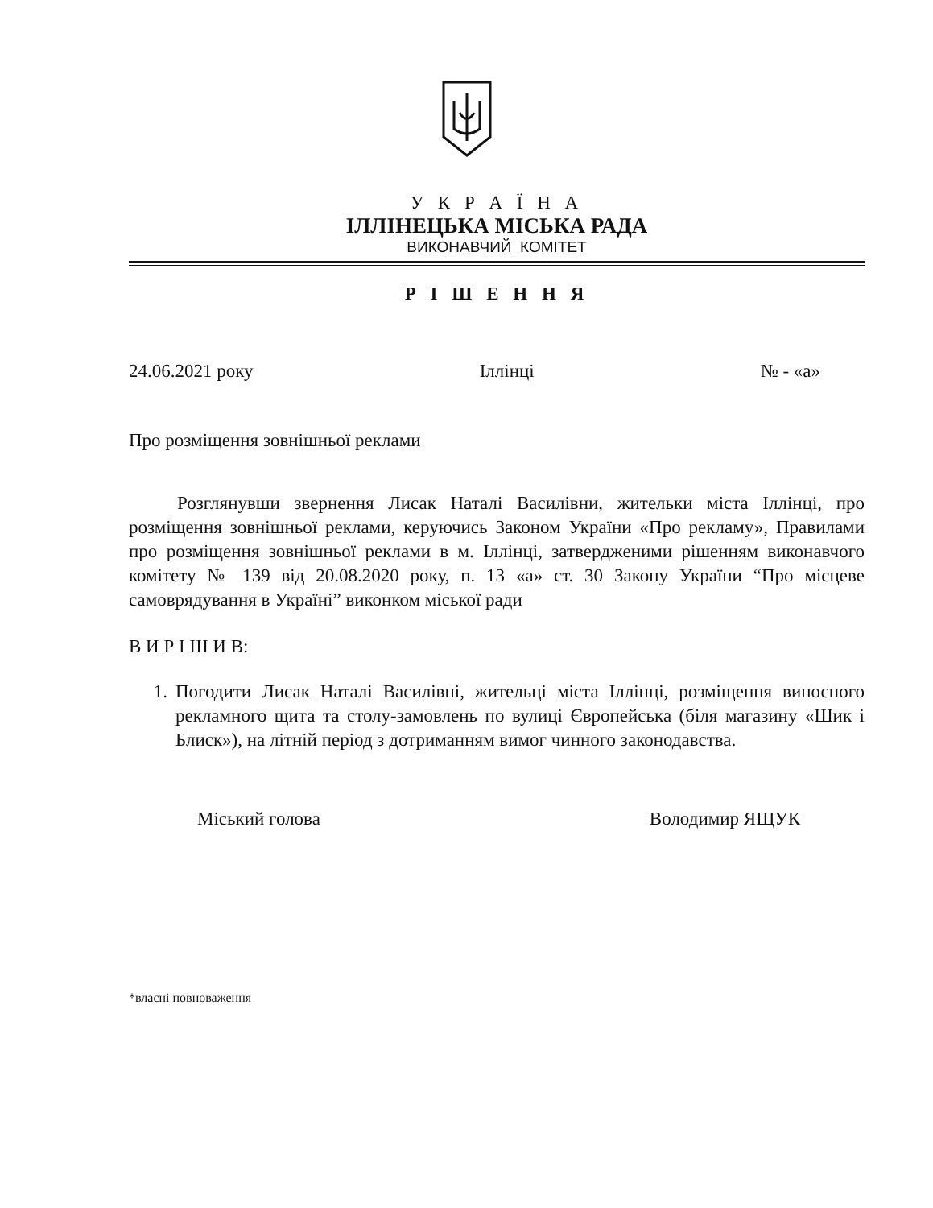У К Р А Ї Н А
ІЛЛІНЕЦЬКА МІСЬКА РАДА
ВИКОНАВЧИЙ КОМІТЕТ
Р І Ш Е Н Н Я
24.06.2021 року Іллінці № - «а»
Про розміщення зовнішньої реклами
Розглянувши звернення Лисак Наталі Василівни, жительки міста Іллінці, про розміщення зовнішньої реклами, керуючись Законом України «Про рекламу», Правилами про розміщення зовнішньої реклами в м. Іллінці, затвердженими рішенням виконавчого комітету № 139 від 20.08.2020 року, п. 13 «а» ст. 30 Закону України “Про місцеве самоврядування в Україні” виконком міської ради
В И Р І Ш И В:
1. Погодити Лисак Наталі Василівні, жительці міста Іллінці, розміщення виносного рекламного щита та столу-замовлень по вулиці Європейська (біля магазину «Шик і Блиск»), на літній період з дотриманням вимог чинного законодавства.
Міський голова Володимир ЯЩУК
*власні повноваження